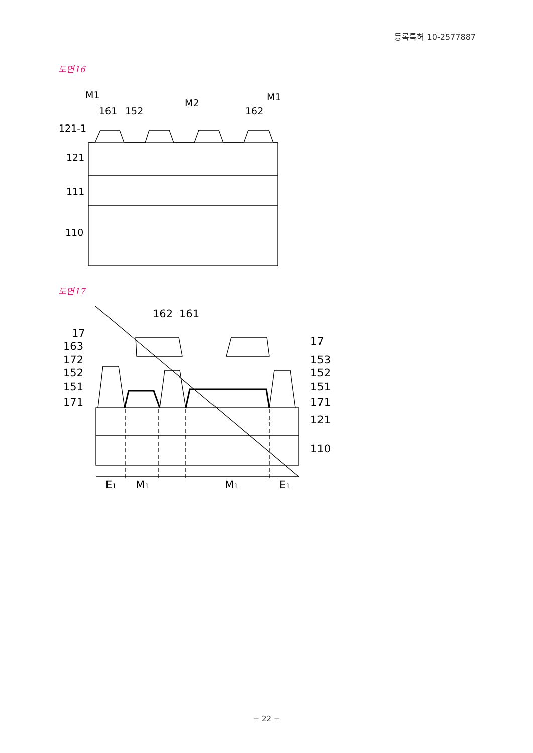등록특허 10-2577887
도면16
M1
161
152
M2
M1
162
121-1
121
111
110
도면17
162
161
17
163
172
152
151
171
17
153
152
151
171
121
110
E1
M1
M1
E1
− 22 −